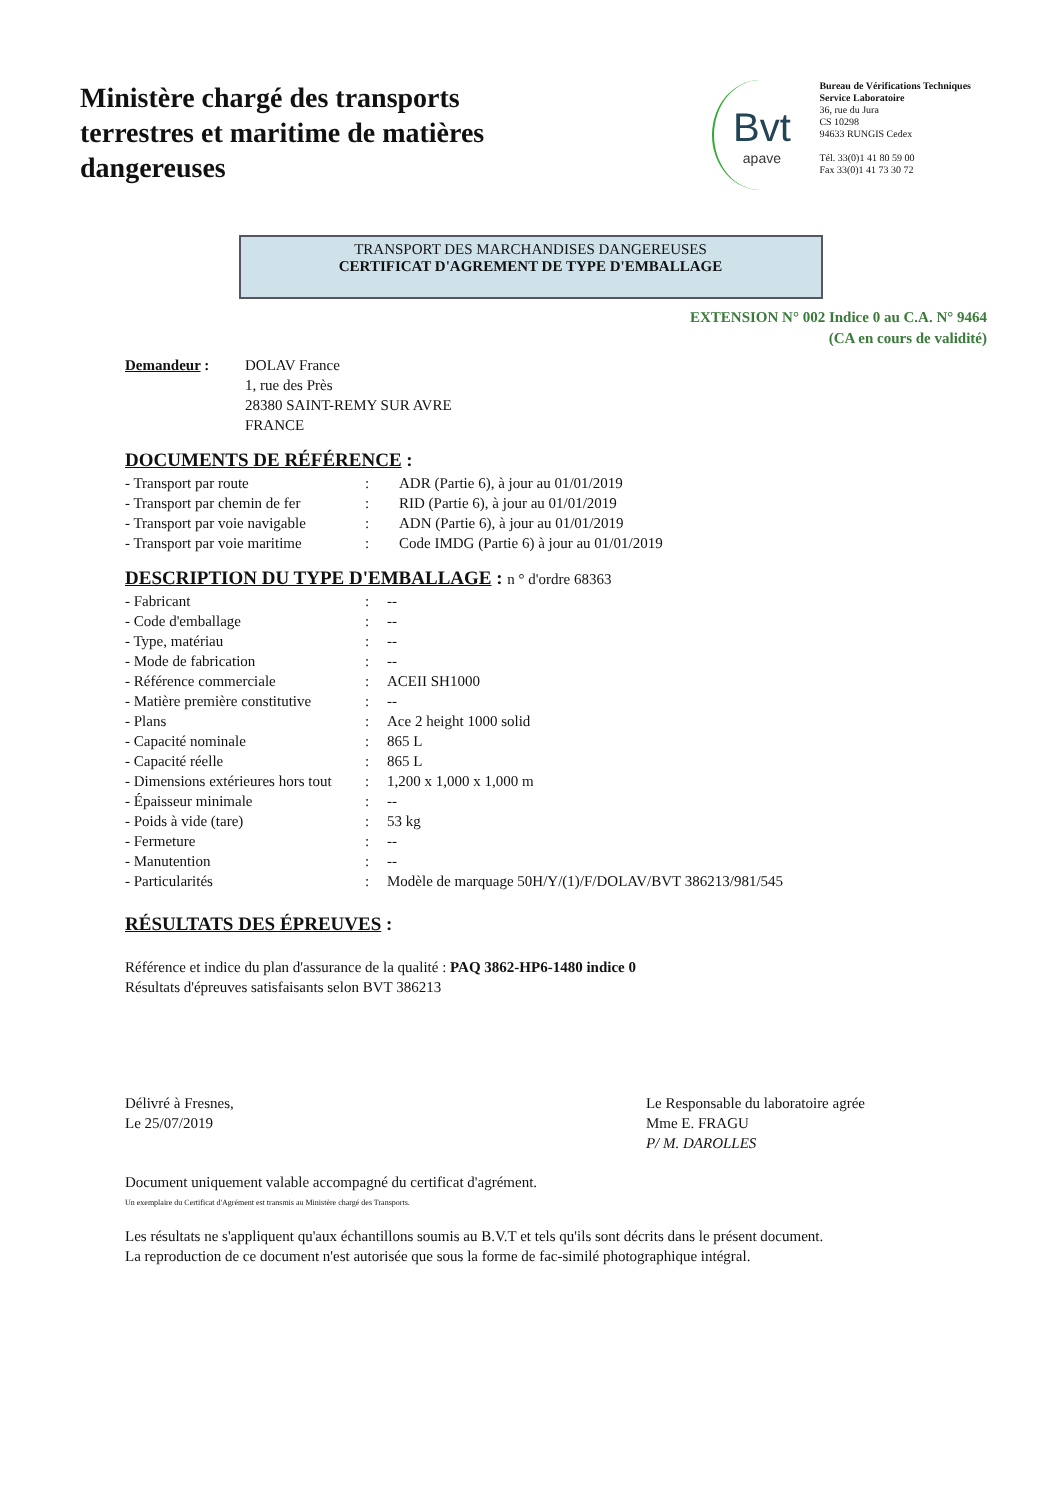Ministère chargé des transports terrestres et maritime de matières dangereuses
Bvt
apave
Bureau de Vérifications Techniques
Service Laboratoire
36, rue du Jura
CS 10298
94633 RUNGIS Cedex
Tél. 33(0)1 41 80 59 00
Fax 33(0)1 41 73 30 72
TRANSPORT DES MARCHANDISES DANGEREUSES
CERTIFICAT D'AGREMENT DE TYPE D'EMBALLAGE
EXTENSION N° 002 Indice 0 au C.A. N° 9464
(CA en cours de validité)
| Demandeur : | DOLAV France 1, rue des Près 28380 SAINT-REMY SUR AVRE FRANCE |
DOCUMENTS DE RÉFÉRENCE :
| - Transport par route | : | ADR (Partie 6), à jour au 01/01/2019 |
| - Transport par chemin de fer | : | RID (Partie 6), à jour au 01/01/2019 |
| - Transport par voie navigable | : | ADN (Partie 6), à jour au 01/01/2019 |
| - Transport par voie maritime | : | Code IMDG (Partie 6) à jour au 01/01/2019 |
DESCRIPTION DU TYPE D'EMBALLAGE : n ° d'ordre 68363
| - Fabricant | : | -- |
| - Code d'emballage | : | -- |
| - Type, matériau | : | -- |
| - Mode de fabrication | : | -- |
| - Référence commerciale | : | ACEII SH1000 |
| - Matière première constitutive | : | -- |
| - Plans | : | Ace 2 height 1000 solid |
| - Capacité nominale | : | 865 L |
| - Capacité réelle | : | 865 L |
| - Dimensions extérieures hors tout | : | 1,200 x 1,000 x 1,000 m |
| - Épaisseur minimale | : | -- |
| - Poids à vide (tare) | : | 53 kg |
| - Fermeture | : | -- |
| - Manutention | : | -- |
| - Particularités | : | Modèle de marquage 50H/Y/(1)/F/DOLAV/BVT 386213/981/545 |
RÉSULTATS DES ÉPREUVES :
Référence et indice du plan d'assurance de la qualité : PAQ 3862-HP6-1480 indice 0
Résultats d'épreuves satisfaisants selon BVT 386213
Délivré à Fresnes,
Le 25/07/2019
Le Responsable du laboratoire agrée
Mme E. FRAGU
P/ M. DAROLLES
Document uniquement valable accompagné du certificat d'agrément.
Un exemplaire du Certificat d'Agrément est transmis au Ministère chargé des Transports.
Les résultats ne s'appliquent qu'aux échantillons soumis au B.V.T et tels qu'ils sont décrits dans le présent document.
La reproduction de ce document n'est autorisée que sous la forme de fac-similé photographique intégral.